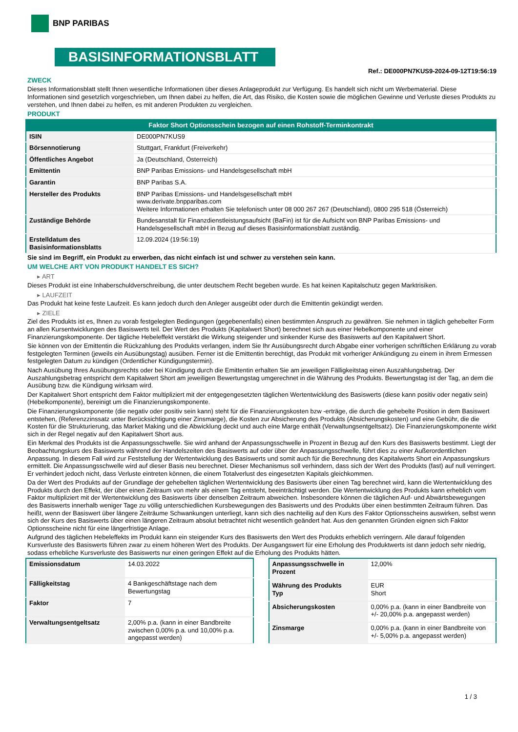BNP PARIBAS
BASISINFORMATIONSBLATT
Ref.: DE000PN7KUS9-2024-09-12T19:56:19
ZWECK
Dieses Informationsblatt stellt Ihnen wesentliche Informationen über dieses Anlageprodukt zur Verfügung. Es handelt sich nicht um Werbematerial. Diese Informationen sind gesetzlich vorgeschrieben, um Ihnen dabei zu helfen, die Art, das Risiko, die Kosten sowie die möglichen Gewinne und Verluste dieses Produkts zu verstehen, und Ihnen dabei zu helfen, es mit anderen Produkten zu vergleichen.
PRODUKT
| Faktor Short Optionsschein bezogen auf einen Rohstoff-Terminkontrakt | |
| --- | --- |
| ISIN | DE000PN7KUS9 |
| Börsennotierung | Stuttgart, Frankfurt (Freiverkehr) |
| Öffentliches Angebot | Ja (Deutschland, Österreich) |
| Emittentin | BNP Paribas Emissions- und Handelsgesellschaft mbH |
| Garantin | BNP Paribas S.A. |
| Hersteller des Produkts | BNP Paribas Emissions- und Handelsgesellschaft mbH www.derivate.bnpparibas.com Weitere Informationen erhalten Sie telefonisch unter 08 000 267 267 (Deutschland), 0800 295 518 (Österreich) |
| Zuständige Behörde | Bundesanstalt für Finanzdienstleistungsaufsicht (BaFin) ist für die Aufsicht von BNP Paribas Emissions- und Handelsgesellschaft mbH in Bezug auf dieses Basisinformationsblatt zuständig. |
| Erstelldatum des Basisinformationsblatts | 12.09.2024 (19:56:19) |
Sie sind im Begriff, ein Produkt zu erwerben, das nicht einfach ist und schwer zu verstehen sein kann.
UM WELCHE ART VON PRODUKT HANDELT ES SICH?
▸ ART
Dieses Produkt ist eine Inhaberschuldverschreibung, die unter deutschem Recht begeben wurde. Es hat keinen Kapitalschutz gegen Marktrisiken.
▸ LAUFZEIT
Das Produkt hat keine feste Laufzeit. Es kann jedoch durch den Anleger ausgeübt oder durch die Emittentin gekündigt werden.
▸ ZIELE
Ziel des Produkts ist es, Ihnen zu vorab festgelegten Bedingungen (gegebenenfalls) einen bestimmten Anspruch zu gewähren. Sie nehmen in täglich gehebelter Form an allen Kursentwicklungen des Basiswerts teil. Der Wert des Produkts (Kapitalwert Short) berechnet sich aus einer Hebelkomponente und einer Finanzierungskomponente. Der tägliche Hebeleffekt verstärkt die Wirkung steigender und sinkender Kurse des Basiswerts auf den Kapitalwert Short.
Sie können von der Emittentin die Rückzahlung des Produkts verlangen, indem Sie Ihr Ausübungsrecht durch Abgabe einer vorherigen schriftlichen Erklärung zu vorab festgelegten Terminen (jeweils ein Ausübungstag) ausüben. Ferner ist die Emittentin berechtigt, das Produkt mit vorheriger Ankündigung zu einem in ihrem Ermessen festgelegten Datum zu kündigen (Ordentlicher Kündigungstermin).
Nach Ausübung Ihres Ausübungsrechts oder bei Kündigung durch die Emittentin erhalten Sie am jeweiligen Fälligkeitstag einen Auszahlungsbetrag. Der Auszahlungsbetrag entspricht dem Kapitalwert Short am jeweiligen Bewertungstag umgerechnet in die Währung des Produkts. Bewertungstag ist der Tag, an dem die Ausübung bzw. die Kündigung wirksam wird.
Der Kapitalwert Short entspricht dem Faktor multipliziert mit der entgegengesetzten täglichen Wertentwicklung des Basiswerts (diese kann positiv oder negativ sein) (Hebelkomponente), bereinigt um die Finanzierungskomponente.
Die Finanzierungskomponente (die negativ oder positiv sein kann) steht für die Finanzierungskosten bzw -erträge, die durch die gehebelte Position in dem Basiswert entstehen, (Referenzzinssatz unter Berücksichtigung einer Zinsmarge), die Kosten zur Absicherung des Produkts (Absicherungskosten) und eine Gebühr, die die Kosten für die Strukturierung, das Market Making und die Abwicklung deckt und auch eine Marge enthält (Verwaltungsentgeltsatz). Die Finanzierungskomponente wirkt sich in der Regel negativ auf den Kapitalwert Short aus.
Ein Merkmal des Produkts ist die Anpassungsschwelle. Sie wird anhand der Anpassungsschwelle in Prozent in Bezug auf den Kurs des Basiswerts bestimmt. Liegt der Beobachtungskurs des Basiswerts während der Handelszeiten des Basiswerts auf oder über der Anpassungsschwelle, führt dies zu einer Außerordentlichen Anpassung. In diesem Fall wird zur Feststellung der Wertentwicklung des Basiswerts und somit auch für die Berechnung des Kapitalwerts Short ein Anpassungskurs ermittelt. Die Anpassungsschwelle wird auf dieser Basis neu berechnet. Dieser Mechanismus soll verhindern, dass sich der Wert des Produkts (fast) auf null verringert. Er verhindert jedoch nicht, dass Verluste eintreten können, die einem Totalverlust des eingesetzten Kapitals gleichkommen.
Da der Wert des Produkts auf der Grundlage der gehebelten täglichen Wertentwicklung des Basiswerts über einen Tag berechnet wird, kann die Wertentwicklung des Produkts durch den Effekt, der über einen Zeitraum von mehr als einem Tag entsteht, beeinträchtigt werden. Die Wertentwicklung des Produkts kann erheblich vom Faktor multipliziert mit der Wertentwicklung des Basiswerts über denselben Zeitraum abweichen. Insbesondere können die täglichen Auf- und Abwärtsbewegungen des Basiswerts innerhalb weniger Tage zu völlig unterschiedlichen Kursbewegungen des Basiswerts und des Produkts über einen bestimmten Zeitraum führen. Das heißt, wenn der Basiswert über längere Zeiträume Schwankungen unterliegt, kann sich dies nachteilig auf den Kurs des Faktor Optionsscheins auswirken, selbst wenn sich der Kurs des Basiswerts über einen längeren Zeitraum absolut betrachtet nicht wesentlich geändert hat. Aus den genannten Gründen eignen sich Faktor Optionsscheine nicht für eine längerfristige Anlage.
Aufgrund des täglichen Hebeleffekts im Produkt kann ein steigender Kurs des Basiswerts den Wert des Produkts erheblich verringern. Alle darauf folgenden Kursverluste des Basiswerts führen zwar zu einem höheren Wert des Produkts. Der Ausgangswert für eine Erholung des Produktwerts ist dann jedoch sehr niedrig, sodass erhebliche Kursverluste des Basiswerts nur einen geringen Effekt auf die Erholung des Produkts hätten.
| Emissionsdatum | 14.03.2022 |
| Fälligkeitstag | 4 Bankgeschäftstage nach dem Bewertungstag |
| Faktor | 7 |
| Verwaltungsentgeltsatz | 2,00% p.a. (kann in einer Bandbreite zwischen 0,00% p.a. und 10,00% p.a. angepasst werden) |
| Anpassungsschwelle in Prozent | 12,00% |
| Währung des Produkts Typ | EUR Short |
| Absicherungskosten | 0,00% p.a. (kann in einer Bandbreite von +/- 20,00% p.a. angepasst werden) |
| Zinsmarge | 0,00% p.a. (kann in einer Bandbreite von +/- 5,00% p.a. angepasst werden) |
1 / 3